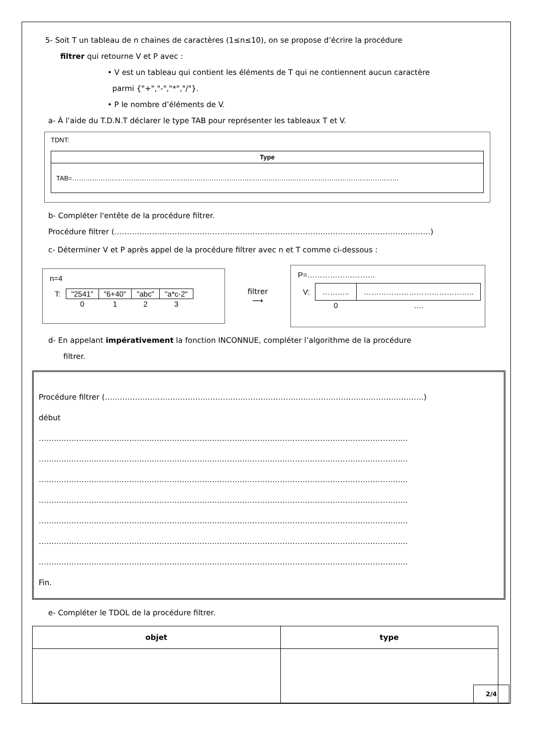5- Soit T un tableau de n chaines de caractères (1≤n≤10), on se propose d’écrire la procédure
filtrer qui retourne V et P avec :
• V est un tableau qui contient les éléments de T qui ne contiennent aucun caractère
parmi {"+","-","*","/"}.
• P le nombre d’éléments de V.
a- À l’aide du T.D.N.T déclarer le type TAB pour représenter les tableaux T et V.
TDNT:
| Type |
| TAB=…………………………………………………………………………………………………………………………………… |
b- Compléter l'entête de la procédure filtrer.
Procédure filtrer (……………………………………………………………………………….………..……………………)
c- Déterminer V et P après appel de la procédure filtrer avec n et T comme ci-dessous :
n=4
| T: | "2541" | "6+40" | "abc" | "a*c-2" |
| | 0 | 1 | 2 | 3 |
filtrer
⟶
P=………………………
| V: | ……….. | …………………………………….. |
| | 0 | …. |
d- En appelant impérativement la fonction INCONNUE, compléter l’algorithme de la procédure
filtrer.
Procédure filtrer (………………………………………………………………………………………….……………………)
début
…………………………………………………………………………………………………………………………………
…………………………………………………………………………………………………………………………………
…………………………………………………………………………………………………………………………………
…………………………………………………………………………………………………………………………………
…………………………………………………………………………………………………………………………………
…………………………………………………………………………………………………………………………………
…………………………………………………………………………………………………………………………………
Fin.
e- Compléter le TDOL de la procédure filtrer.
| objet | type |
| --- | --- |
2/4